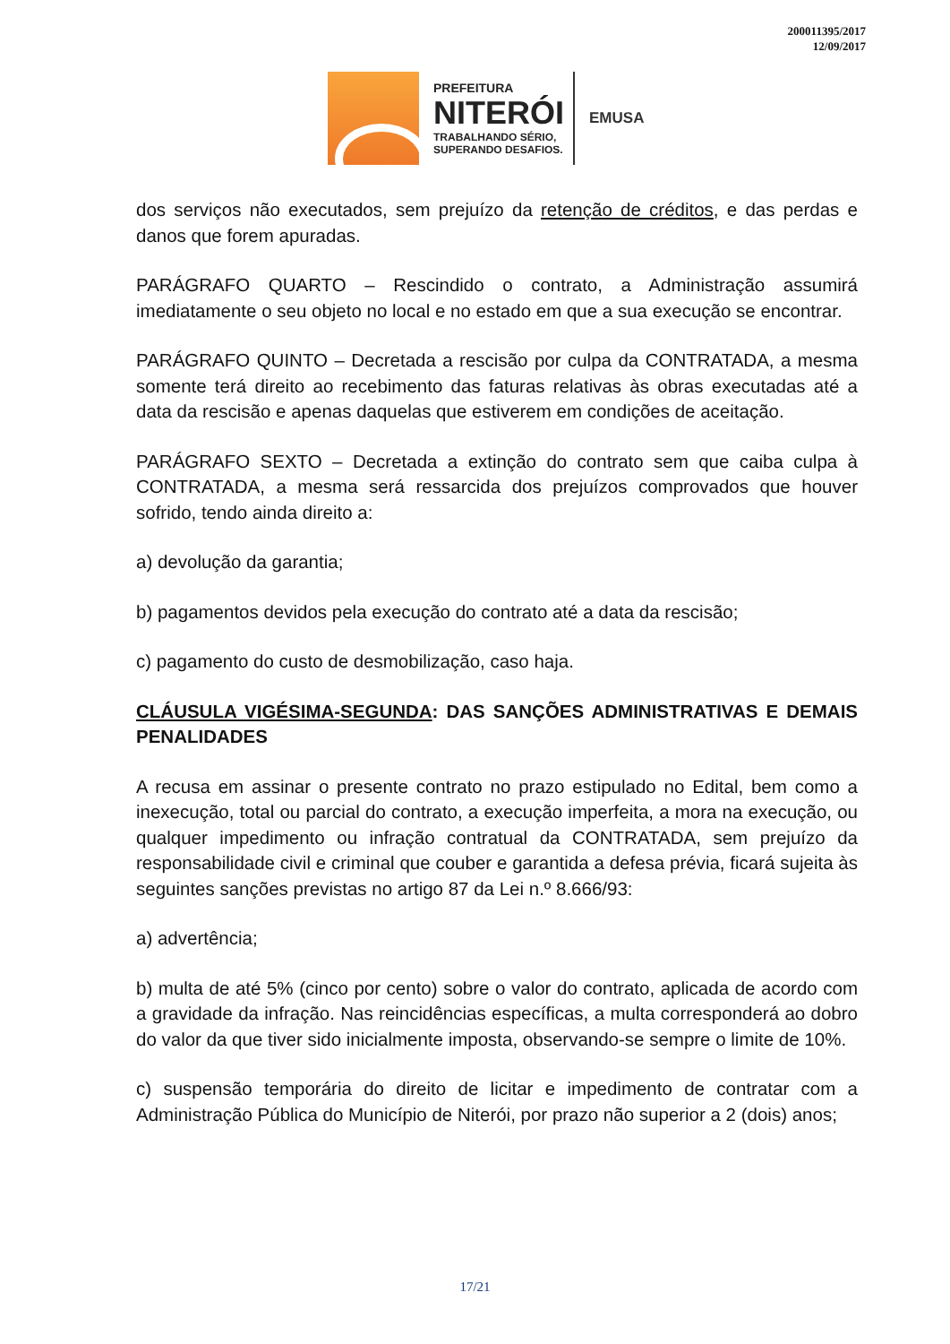200011395/2017
12/09/2017
PREFEITURA
NITERÓI
TRABALHANDO SÉRIO,
SUPERANDO DESAFIOS.
EMUSA
dos serviços não executados, sem prejuízo da retenção de créditos, e das perdas e danos que forem apuradas.
PARÁGRAFO QUARTO – Rescindido o contrato, a Administração assumirá imediatamente o seu objeto no local e no estado em que a sua execução se encontrar.
PARÁGRAFO QUINTO – Decretada a rescisão por culpa da CONTRATADA, a mesma somente terá direito ao recebimento das faturas relativas às obras executadas até a data da rescisão e apenas daquelas que estiverem em condições de aceitação.
PARÁGRAFO SEXTO – Decretada a extinção do contrato sem que caiba culpa à CONTRATADA, a mesma será ressarcida dos prejuízos comprovados que houver sofrido, tendo ainda direito a:
a) devolução da garantia;
b) pagamentos devidos pela execução do contrato até a data da rescisão;
c) pagamento do custo de desmobilização, caso haja.
CLÁUSULA VIGÉSIMA-SEGUNDA: DAS SANÇÕES ADMINISTRATIVAS E DEMAIS PENALIDADES
A recusa em assinar o presente contrato no prazo estipulado no Edital, bem como a inexecução, total ou parcial do contrato, a execução imperfeita, a mora na execução, ou qualquer impedimento ou infração contratual da CONTRATADA, sem prejuízo da responsabilidade civil e criminal que couber e garantida a defesa prévia, ficará sujeita às seguintes sanções previstas no artigo 87 da Lei n.º 8.666/93:
a) advertência;
b) multa de até 5% (cinco por cento) sobre o valor do contrato, aplicada de acordo com a gravidade da infração. Nas reincidências específicas, a multa corresponderá ao dobro do valor da que tiver sido inicialmente imposta, observando-se sempre o limite de 10%.
c) suspensão temporária do direito de licitar e impedimento de contratar com a Administração Pública do Município de Niterói, por prazo não superior a 2 (dois) anos;
17/21